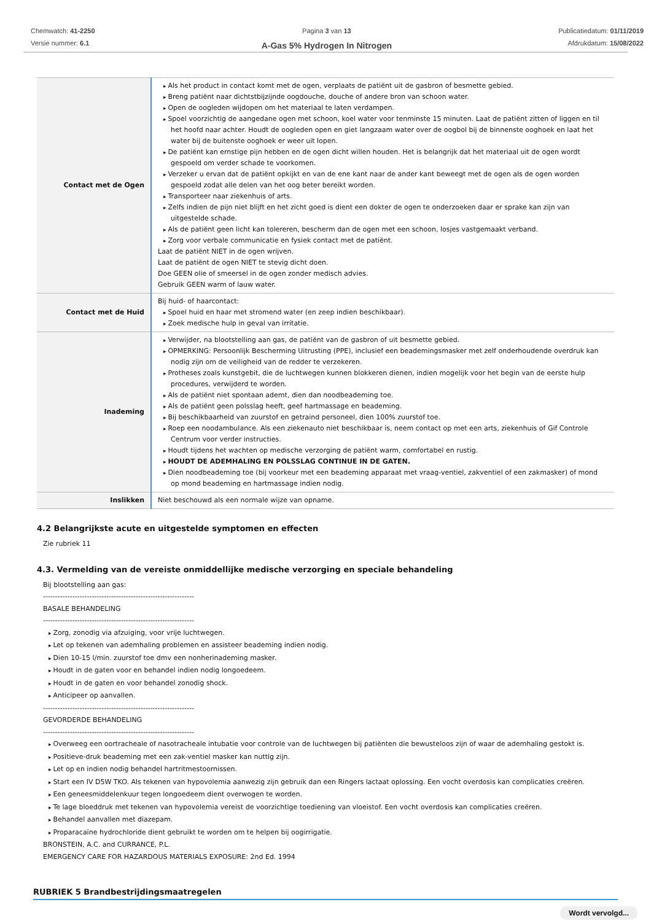Chemwatch: 41-2250
Versie nummer: 6.1
Pagina 3 van 13
A-Gas 5% Hydrogen In Nitrogen
Publicatiedatum: 01/11/2019
Afdrukdatum: 15/08/2022
| Contact met de Ogen | Als het product in contact komt met de ogen, verplaats de patiënt uit de gasbron of besmette gebied. Breng patiënt naar dichtstbijzijnde oogdouche, douche of andere bron van schoon water. Open de oogleden wijdopen om het materiaal te laten verdampen. Spoel voorzichtig de aangedane ogen met schoon, koel water voor tenminste 15 minuten. Laat de patiënt zitten of liggen en til het hoofd naar achter. Houdt de oogleden open en giet langzaam water over de oogbol bij de binnenste ooghoek en laat het water bij de buitenste ooghoek er weer uit lopen. De patiënt kan ernstige pijn hebben en de ogen dicht willen houden. Het is belangrijk dat het materiaal uit de ogen wordt gespoeld om verder schade te voorkomen. Verzeker u ervan dat de patiënt opkijkt en van de ene kant naar de ander kant beweegt met de ogen als de ogen worden gespoeld zodat alle delen van het oog beter bereikt worden. Transporteer naar ziekenhuis of arts. Zelfs indien de pijn niet blijft en het zicht goed is dient een dokter de ogen te onderzoeken daar er sprake kan zijn van uitgestelde schade. Als de patiënt geen licht kan tolereren, bescherm dan de ogen met een schoon, losjes vastgemaakt verband. Zorg voor verbale communicatie en fysiek contact met de patiënt. Laat de patiënt NIET in de ogen wrijven. Laat de patiënt de ogen NIET te stevig dicht doen. Doe GEEN olie of smeersel in de ogen zonder medisch advies. Gebruik GEEN warm of lauw water. |
| Contact met de Huid | Bij huid- of haarcontact: Spoel huid en haar met stromend water (en zeep indien beschikbaar). Zoek medische hulp in geval van irritatie. |
| Inademing | Verwijder, na blootstelling aan gas, de patiënt van de gasbron of uit besmette gebied. OPMERKING: Persoonlijk Bescherming Uitrusting (PPE), inclusief een beademingsmasker met zelf onderhoudende overdruk kan nodig zijn om de veiligheid van de redder te verzekeren. Protheses zoals kunstgebit, die de luchtwegen kunnen blokkeren dienen, indien mogelijk voor het begin van de eerste hulp procedures, verwijderd te worden. Als de patiënt niet spontaan ademt, dien dan noodbeademing toe. Als de patiënt geen polsslag heeft, geef hartmassage en beademing. Bij beschikbaarheid van zuurstof en getraind personeel, dien 100% zuurstof toe. Roep een noodambulance. Als een ziekenauto niet beschikbaar is, neem contact op met een arts, ziekenhuis of Gif Controle Centrum voor verder instructies. Houdt tijdens het wachten op medische verzorging de patiënt warm, comfortabel en rustig. HOUDT DE ADEMHALING EN POLSSLAG CONTINUE IN DE GATEN. Dien noodbeademing toe (bij voorkeur met een beademing apparaat met vraag-ventiel, zakventiel of een zakmasker) of mond op mond beademing en hartmassage indien nodig. |
| Inslikken | Niet beschouwd als een normale wijze van opname. |
4.2 Belangrijkste acute en uitgestelde symptomen en effecten
Zie rubriek 11
4.3. Vermelding van de vereiste onmiddellijke medische verzorging en speciale behandeling
Bij blootstelling aan gas:
--------------------------------------------------------------
BASALE BEHANDELING
--------------------------------------------------------------
Zorg, zonodig via afzuiging, voor vrije luchtwegen.
Let op tekenen van ademhaling problemen en assisteer beademing indien nodig.
Dien 10-15 l/min. zuurstof toe dmv een nonherinademing masker.
Houdt in de gaten voor en behandel indien nodig longoedeem.
Houdt in de gaten en voor behandel zonodig shock.
Anticipeer op aanvallen.
--------------------------------------------------------------
GEVORDERDE BEHANDELING
--------------------------------------------------------------
Overweeg een oortracheale of nasotracheale intubatie voor controle van de luchtwegen bij patiënten die bewusteloos zijn of waar de ademhaling gestokt is.
Positieve-druk beademing met een zak-ventiel masker kan nuttig zijn.
Let op en indien nodig behandel hartritmestoornissen.
Start een IV D5W TKO. Als tekenen van hypovolemia aanwezig zijn gebruik dan een Ringers lactaat oplossing. Een vocht overdosis kan complicaties creëren.
Een geneesmiddelenkuur tegen longoedeem dient overwogen te worden.
Te lage bloeddruk met tekenen van hypovolemia vereist de voorzichtige toediening van vloeistof. Een vocht overdosis kan complicaties creëren.
Behandel aanvallen met diazepam.
Proparacaïne hydrochloride dient gebruikt te worden om te helpen bij oogirrigatie.
BRONSTEIN, A.C. and CURRANCE, P.L.
EMERGENCY CARE FOR HAZARDOUS MATERIALS EXPOSURE: 2nd Ed. 1994
RUBRIEK 5 Brandbestrijdingsmaatregelen
Wordt vervolgd...